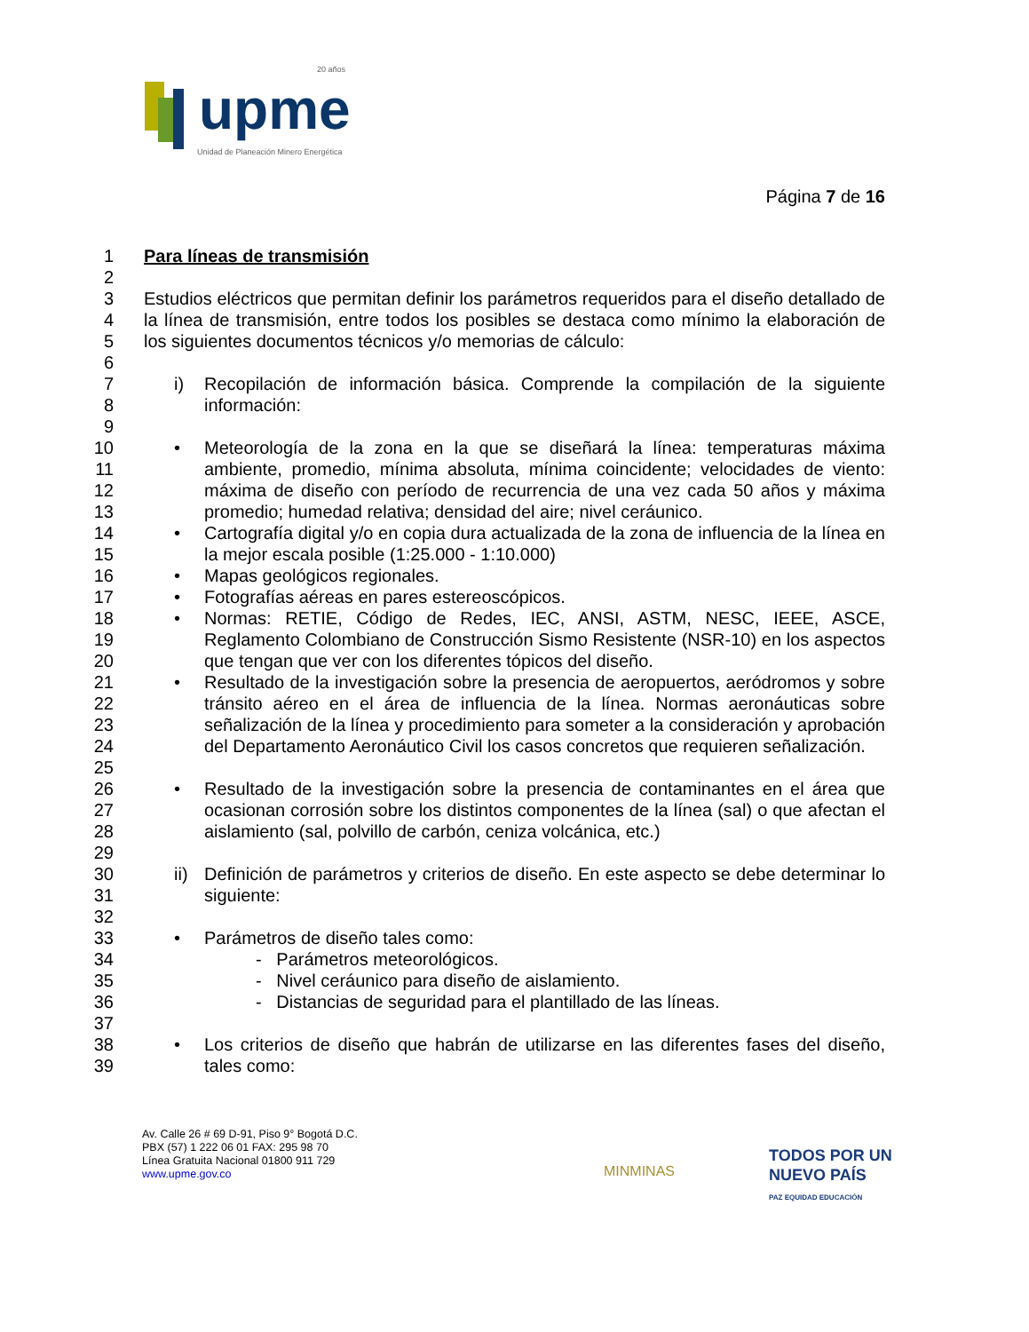upme
20 años
Unidad de Planeación Minero Energética
Página 7 de 16
1 Para líneas de transmisión
2
3
4
5 Estudios eléctricos que permitan definir los parámetros requeridos para el diseño detallado de la línea de transmisión, entre todos los posibles se destaca como mínimo la elaboración de los siguientes documentos técnicos y/o memorias de cálculo:
6
7
8 i) Recopilación de información básica. Comprende la compilación de la siguiente información:
9
10
11
12
13 • Meteorología de la zona en la que se diseñará la línea: temperaturas máxima ambiente, promedio, mínima absoluta, mínima coincidente; velocidades de viento: máxima de diseño con período de recurrencia de una vez cada 50 años y máxima promedio; humedad relativa; densidad del aire; nivel ceráunico.
14
15 • Cartografía digital y/o en copia dura actualizada de la zona de influencia de la línea en la mejor escala posible (1:25.000 - 1:10.000)
16 • Mapas geológicos regionales.
17 • Fotografías aéreas en pares estereoscópicos.
18
19
20 • Normas: RETIE, Código de Redes, IEC, ANSI, ASTM, NESC, IEEE, ASCE, Reglamento Colombiano de Construcción Sismo Resistente (NSR-10) en los aspectos que tengan que ver con los diferentes tópicos del diseño.
21
22
23
24
25 • Resultado de la investigación sobre la presencia de aeropuertos, aeródromos y sobre tránsito aéreo en el área de influencia de la línea. Normas aeronáuticas sobre señalización de la línea y procedimiento para someter a la consideración y aprobación del Departamento Aeronáutico Civil los casos concretos que requieren señalización.
26
27
28 • Resultado de la investigación sobre la presencia de contaminantes en el área que ocasionan corrosión sobre los distintos componentes de la línea (sal) o que afectan el aislamiento (sal, polvillo de carbón, ceniza volcánica, etc.)
29
30
31 ii) Definición de parámetros y criterios de diseño. En este aspecto se debe determinar lo siguiente:
32
33 • Parámetros de diseño tales como:
34 - Parámetros meteorológicos.
35 - Nivel ceráunico para diseño de aislamiento.
36 - Distancias de seguridad para el plantillado de las líneas.
37
38
39 • Los criterios de diseño que habrán de utilizarse en las diferentes fases del diseño, tales como:
Av. Calle 26 # 69 D-91, Piso 9° Bogotá D.C.
PBX (57) 1 222 06 01 FAX: 295 98 70
Línea Gratuita Nacional 01800 911 729
www.upme.gov.co
MINMINAS
TODOS POR UN
NUEVO PAÍS
PAZ EQUIDAD EDUCACIÓN